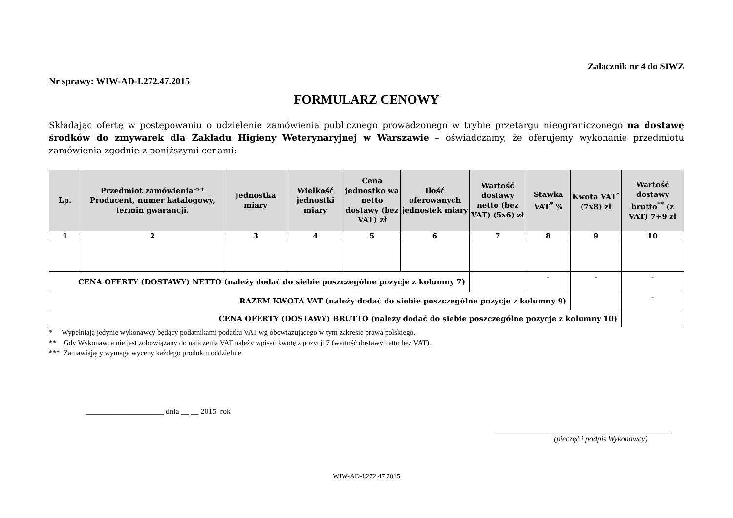Załącznik nr 4 do SIWZ
Nr sprawy: WIW-AD-I.272.47.2015
FORMULARZ CENOWY
Składając ofertę w postępowaniu o udzielenie zamówienia publicznego prowadzonego w trybie przetargu nieograniczonego na dostawę środków do zmywarek dla Zakładu Higieny Weterynaryjnej w Warszawie – oświadczamy, że oferujemy wykonanie przedmiotu zamówienia zgodnie z poniższymi cenami:
| Lp. | Przedmiot zamówienia *** Producent, numer katalogowy, termin gwarancji. | Jednostka miary | Wielkość jednostki miary | Cena jednostko wa netto dostawy (bez VAT) zł | Ilość oferowanych jednostek miary | Wartość dostawy netto (bez VAT) (5x6) zł | Stawka VAT<sup>*</sup> % | Kwota VAT<sup>*</sup> (7x8) zł | Wartość dostawy brutto<sup>**</sup> (z VAT) 7+9 zł |
| --- | --- | --- | --- | --- | --- | --- | --- | --- | --- |
| 1 | 2 | 3 | 4 | 5 | 6 | 7 | 8 | 9 | 10 |
| CENA OFERTY (DOSTAWY) NETTO (należy dodać do siebie poszczególne pozycje z kolumny 7) | | | | | | | - | - | - |
| RAZEM KWOTA VAT (należy dodać do siebie poszczególne pozycje z kolumny 9) | | | | | | | | | - |
| CENA OFERTY (DOSTAWY) BRUTTO (należy dodać do siebie poszczególne pozycje z kolumny 10) | | | | | | | | | |
* Wypełniają jedynie wykonawcy będący podatnikami podatku VAT wg obowiązującego w tym zakresie prawa polskiego.
** Gdy Wykonawca nie jest zobowiązany do naliczenia VAT należy wpisać kwotę z pozycji 7 (wartość dostawy netto bez VAT).
*** Zamawiający wymaga wyceny każdego produktu oddzielnie.
____________________ dnia __ __ 2015 rok
_____________________________________________
(pieczęć i podpis Wykonawcy)
WIW-AD-I.272.47.2015